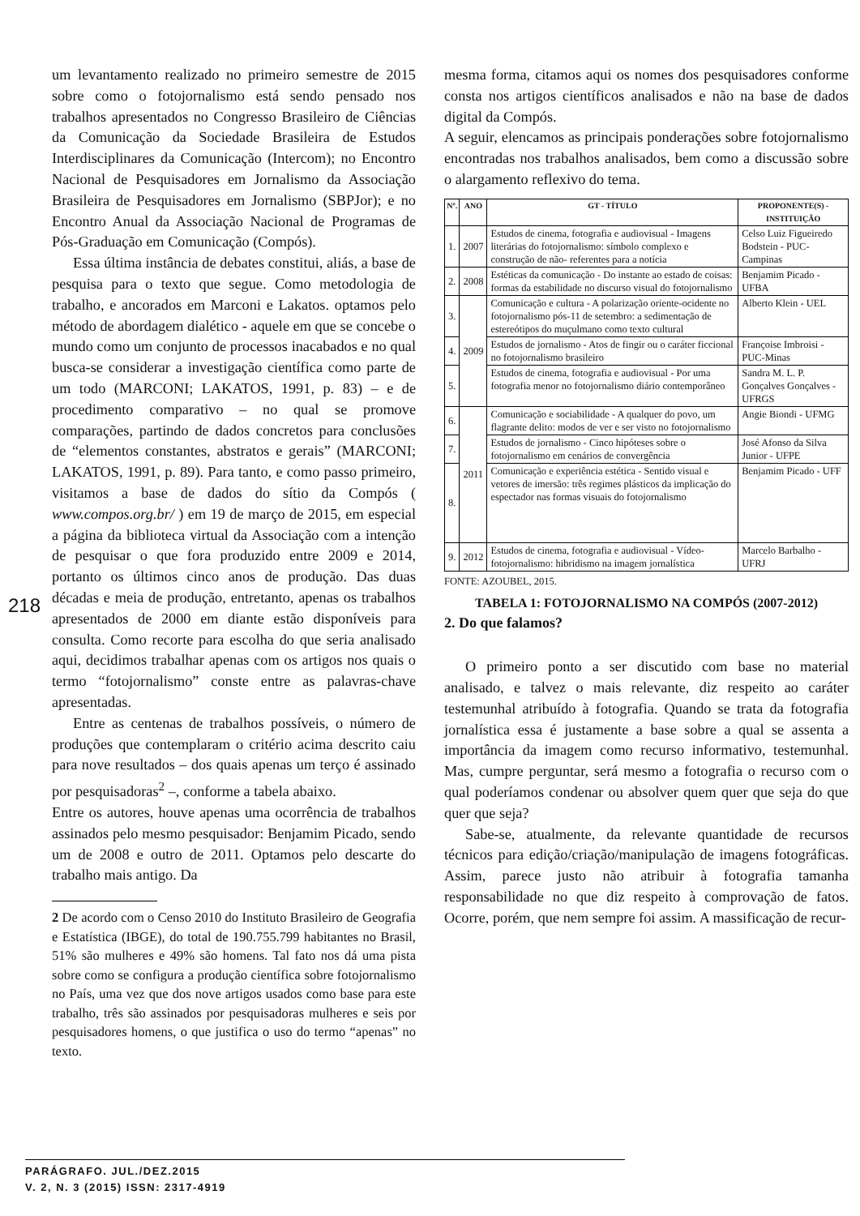um levantamento realizado no primeiro semestre de 2015 sobre como o fotojornalismo está sendo pensado nos trabalhos apresentados no Congresso Brasileiro de Ciências da Comunicação da Sociedade Brasileira de Estudos Interdisciplinares da Comunicação (Intercom); no Encontro Nacional de Pesquisadores em Jornalismo da Associação Brasileira de Pesquisadores em Jornalismo (SBPJor); e no Encontro Anual da Associação Nacional de Programas de Pós-Graduação em Comunicação (Compós).
Essa última instância de debates constitui, aliás, a base de pesquisa para o texto que segue. Como metodologia de trabalho, e ancorados em Marconi e Lakatos. optamos pelo método de abordagem dialético - aquele em que se concebe o mundo como um conjunto de processos inacabados e no qual busca-se considerar a investigação científica como parte de um todo (MARCONI; LAKATOS, 1991, p. 83) – e de procedimento comparativo – no qual se promove comparações, partindo de dados concretos para conclusões de “elementos constantes, abstratos e gerais” (MARCONI; LAKATOS, 1991, p. 89). Para tanto, e como passo primeiro, visitamos a base de dados do sítio da Compós ( www.compos.org.br/ ) em 19 de março de 2015, em especial a página da biblioteca virtual da Associação com a intenção de pesquisar o que fora produzido entre 2009 e 2014, portanto os últimos cinco anos de produção. Das duas décadas e meia de produção, entretanto, apenas os trabalhos apresentados de 2000 em diante estão disponíveis para consulta. Como recorte para escolha do que seria analisado aqui, decidimos trabalhar apenas com os artigos nos quais o termo “fotojornalismo” conste entre as palavras-chave apresentadas.
Entre as centenas de trabalhos possíveis, o número de produções que contemplaram o critério acima descrito caiu para nove resultados – dos quais apenas um terço é assinado por pesquisadoras<sup>2</sup> –, conforme a tabela abaixo.
Entre os autores, houve apenas uma ocorrência de trabalhos assinados pelo mesmo pesquisador: Benjamim Picado, sendo um de 2008 e outro de 2011. Optamos pelo descarte do trabalho mais antigo. Da
2 De acordo com o Censo 2010 do Instituto Brasileiro de Geografia e Estatística (IBGE), do total de 190.755.799 habitantes no Brasil, 51% são mulheres e 49% são homens. Tal fato nos dá uma pista sobre como se configura a produção científica sobre fotojornalismo no País, uma vez que dos nove artigos usados como base para este trabalho, três são assinados por pesquisadoras mulheres e seis por pesquisadores homens, o que justifica o uso do termo “apenas” no texto.
mesma forma, citamos aqui os nomes dos pesquisadores conforme consta nos artigos científicos analisados e não na base de dados digital da Compós.
A seguir, elencamos as principais ponderações sobre fotojornalismo encontradas nos trabalhos analisados, bem como a discussão sobre o alargamento reflexivo do tema.
| Nº. | ANO | GT - TÍTULO | PROPONENTE(S) - INSTITUIÇÃO |
| --- | --- | --- | --- |
| 1. | 2007 | Estudos de cinema, fotografia e audiovisual - Imagens literárias do fotojornalismo: símbolo complexo e construção de não- referentes para a notícia | Celso Luiz Figueiredo Bodstein - PUC-Campinas |
| 2. | 2008 | Estéticas da comunicação - Do instante ao estado de coisas: formas da estabilidade no discurso visual do fotojornalismo | Benjamim Picado - UFBA |
| 3. | 2009 | Comunicação e cultura - A polarização oriente-ocidente no fotojornalismo pós-11 de setembro: a sedimentação de estereótipos do muçulmano como texto cultural | Alberto Klein - UEL |
| 4. | | Estudos de jornalismo - Atos de fingir ou o caráter ficcional no fotojornalismo brasileiro | Françoise Imbroisi - PUC-Minas |
| 5. | | Estudos de cinema, fotografia e audiovisual - Por uma fotografia menor no fotojornalismo diário contemporâneo | Sandra M. L. P. Gonçalves Gonçalves - UFRGS |
| 6. | 2011 | Comunicação e sociabilidade - A qualquer do povo, um flagrante delito: modos de ver e ser visto no fotojornalismo | Angie Biondi - UFMG |
| 7. | | Estudos de jornalismo - Cinco hipóteses sobre o fotojornalismo em cenários de convergência | José Afonso da Silva Junior - UFPE |
| 8. | | Comunicação e experiência estética - Sentido visual e vetores de imersão: três regimes plásticos da implicação do espectador nas formas visuais do fotojornalismo | Benjamim Picado - UFF |
| 9. | 2012 | Estudos de cinema, fotografia e audiovisual - Vídeo-fotojornalismo: hibridismo na imagem jornalística | Marcelo Barbalho - UFRJ |
FONTE: AZOUBEL, 2015.
TABELA 1: FOTOJORNALISMO NA COMPÓS (2007-2012)
2. Do que falamos?
O primeiro ponto a ser discutido com base no material analisado, e talvez o mais relevante, diz respeito ao caráter testemunhal atribuído à fotografia. Quando se trata da fotografia jornalística essa é justamente a base sobre a qual se assenta a importância da imagem como recurso informativo, testemunhal. Mas, cumpre perguntar, será mesmo a fotografia o recurso com o qual poderíamos condenar ou absolver quem quer que seja do que quer que seja?
Sabe-se, atualmente, da relevante quantidade de recursos técnicos para edição/criação/manipulação de imagens fotográficas. Assim, parece justo não atribuir à fotografia tamanha responsabilidade no que diz respeito à comprovação de fatos. Ocorre, porém, que nem sempre foi assim. A massificação de recur-
218
PARÁGRAFO. JUL./DEZ.2015
V. 2, N. 3 (2015) ISSN: 2317-4919